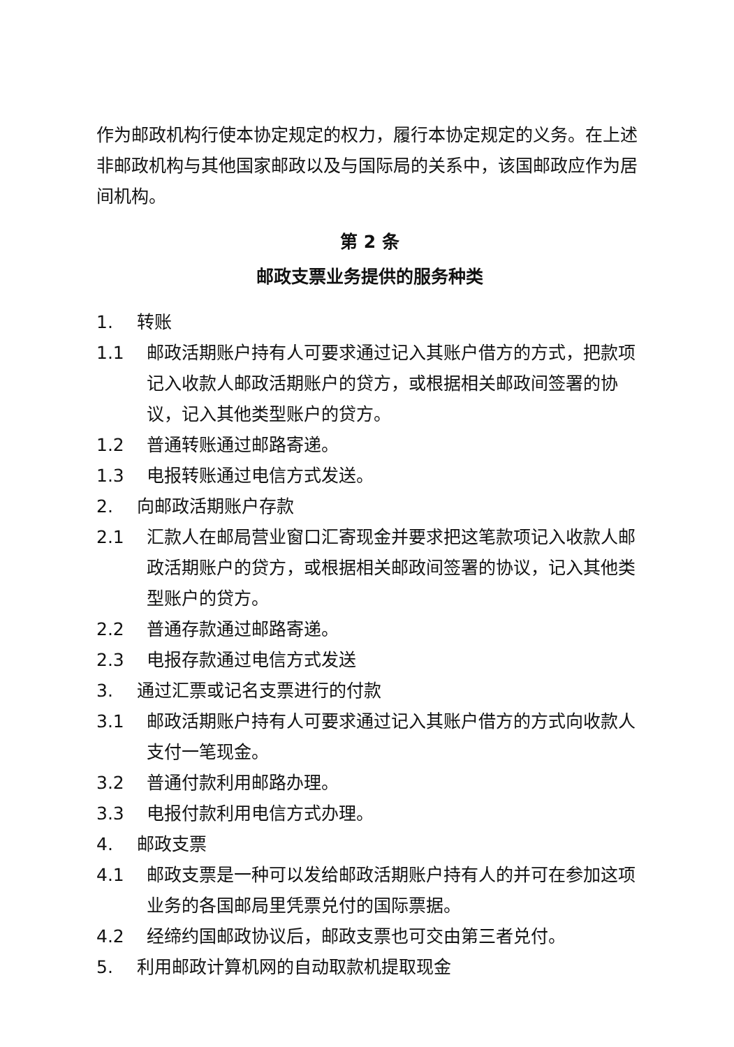作为邮政机构行使本协定规定的权力，履行本协定规定的义务。在上述非邮政机构与其他国家邮政以及与国际局的关系中，该国邮政应作为居间机构。
第 2 条
邮政支票业务提供的服务种类
1. 转账
1.1 邮政活期账户持有人可要求通过记入其账户借方的方式，把款项记入收款人邮政活期账户的贷方，或根据相关邮政间签署的协议，记入其他类型账户的贷方。
1.2 普通转账通过邮路寄递。
1.3 电报转账通过电信方式发送。
2. 向邮政活期账户存款
2.1 汇款人在邮局营业窗口汇寄现金并要求把这笔款项记入收款人邮政活期账户的贷方，或根据相关邮政间签署的协议，记入其他类型账户的贷方。
2.2 普通存款通过邮路寄递。
2.3 电报存款通过电信方式发送
3. 通过汇票或记名支票进行的付款
3.1 邮政活期账户持有人可要求通过记入其账户借方的方式向收款人支付一笔现金。
3.2 普通付款利用邮路办理。
3.3 电报付款利用电信方式办理。
4. 邮政支票
4.1 邮政支票是一种可以发给邮政活期账户持有人的并可在参加这项业务的各国邮局里凭票兑付的国际票据。
4.2 经缔约国邮政协议后，邮政支票也可交由第三者兑付。
5. 利用邮政计算机网的自动取款机提取现金